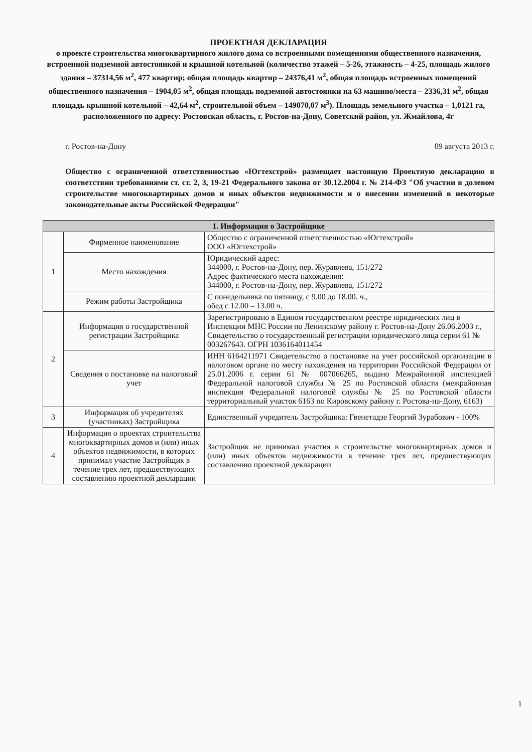ПРОЕКТНАЯ ДЕКЛАРАЦИЯ
о проекте строительства многоквартирного жилого дома со встроенными помещениями общественного назначения, встроенной подземной автостоянкой и крышной котельной (количество этажей – 5-26, этажность – 4-25, площадь жилого здания – 37314,56 м<sup>2</sup>, 477 квартир; общая площадь квартир – 24376,41 м<sup>2</sup>, общая площадь встроенных помещений общественного назначения – 1904,05 м<sup>2</sup>, общая площадь подземной автостоянки на 63 машино/места – 2336,31 м<sup>2</sup>, общая площадь крышной котельной – 42,64 м<sup>2</sup>, строительной объем – 149070,07 м<sup>3</sup>). Площадь земельного участка – 1,0121 га, расположенного по адресу: Ростовская область, г. Ростов-на-Дону, Советский район, ул. Жмайлова, 4г
г. Ростов-на-Дону 09 августа 2013 г.
Общество с ограниченной ответственностью «Югтехстрой» размещает настоящую Проектную декларацию в соответствии требованиями ст. ст. 2, 3, 19-21 Федерального закона от 30.12.2004 г. № 214-ФЗ "Об участии в долевом строительстве многоквартирных домов и иных объектов недвижимости и о внесении изменений в некоторые законодательные акты Российской Федерации"
| 1. Информация о Застройщике | | |
| --- | --- | --- |
| 1 | Фирменное наименование | Общество с ограниченной ответственностью «Югтехстрой» ООО «Югтехстрой» |
| | Место нахождения | Юридический адрес: 344000, г. Ростов-на-Дону, пер. Журавлева, 151/272 Адрес фактического места нахождения: 344000, г. Ростов-на-Дону, пер. Журавлева, 151/272 |
| | Режим работы Застройщика | С понедельника по пятницу, с 9.00 до 18.00. ч., обед с 12.00 – 13.00 ч. |
| 2 | Информация о государственной регистрации Застройщика | Зарегистрировано в Едином государственном реестре юридических лиц в Инспекции МНС России по Ленинскому району г. Ростов-на-Дону 26.06.2003 г., Свидетельство о государственный регистрации юридического лица серии 61 № 003267643. ОГРН 1036164011454 |
| | Сведения о постановке на налоговый учет | ИНН 6164211971 Свидетельство о постановке на учет российской организации в налоговом органе по месту нахождения на территории Российской Федерации от 25.01.2006 г. серии 61 № 007066265, выдано Межрайонной инспекцией Федеральной налоговой службы № 25 по Ростовской области (межрайонная инспекция Федеральной налоговой службы № 25 по Ростовской области территориальный участок 6163 по Кировскому району г. Ростова-на-Дону, 6163) |
| 3 | Информация об учредителях (участниках) Застройщика | Единственный учредитель Застройщика: Гвенетадзе Георгий Зурабович - 100% |
| 4 | Информация о проектах строительства многоквартирных домов и (или) иных объектов недвижимости, в которых принимал участие Застройщик в течение трех лет, предшествующих составлению проектной декларации | Застройщик не принимал участия в строительстве многоквартирных домов и (или) иных объектов недвижимости в течение трех лет, предшествующих составлению проектной декларации |
1